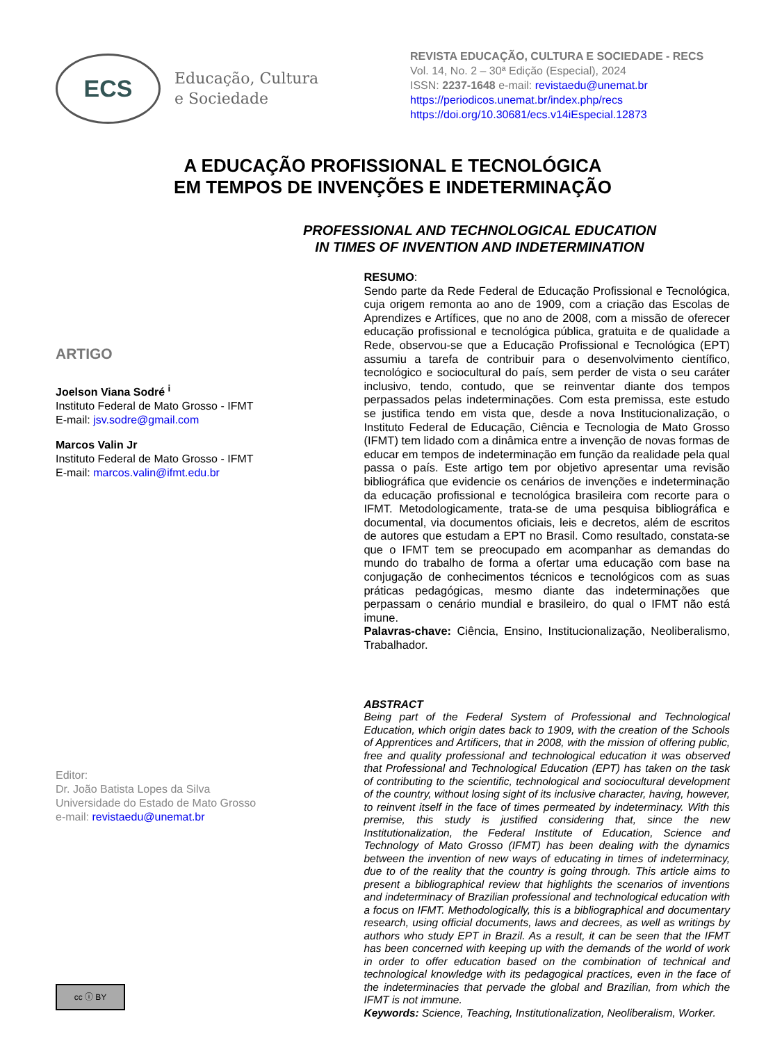ECS
Educação, Cultura
e Sociedade
REVISTA EDUCAÇÃO, CULTURA E SOCIEDADE - RECS
Vol. 14, No. 2 – 30ª Edição (Especial), 2024
ISSN: 2237-1648 e-mail: revistaedu@unemat.br
https://periodicos.unemat.br/index.php/recs
https://doi.org/10.30681/ecs.v14iEspecial.12873
A EDUCAÇÃO PROFISSIONAL E TECNOLÓGICA
EM TEMPOS DE INVENÇÕES E INDETERMINAÇÃO
PROFESSIONAL AND TECHNOLOGICAL EDUCATION
IN TIMES OF INVENTION AND INDETERMINATION
ARTIGO
Joelson Viana Sodré <sup>i</sup>
Instituto Federal de Mato Grosso - IFMT
E-mail: jsv.sodre@gmail.com
Marcos Valin Jr
Instituto Federal de Mato Grosso - IFMT
E-mail: marcos.valin@ifmt.edu.br
Editor:
Dr. João Batista Lopes da Silva
Universidade do Estado de Mato Grosso
e-mail: revistaedu@unemat.br
cc ⓘ BY
RESUMO:
Sendo parte da Rede Federal de Educação Profissional e Tecnológica, cuja origem remonta ao ano de 1909, com a criação das Escolas de Aprendizes e Artífices, que no ano de 2008, com a missão de oferecer educação profissional e tecnológica pública, gratuita e de qualidade a Rede, observou-se que a Educação Profissional e Tecnológica (EPT) assumiu a tarefa de contribuir para o desenvolvimento científico, tecnológico e sociocultural do país, sem perder de vista o seu caráter inclusivo, tendo, contudo, que se reinventar diante dos tempos perpassados pelas indeterminações. Com esta premissa, este estudo se justifica tendo em vista que, desde a nova Institucionalização, o Instituto Federal de Educação, Ciência e Tecnologia de Mato Grosso (IFMT) tem lidado com a dinâmica entre a invenção de novas formas de educar em tempos de indeterminação em função da realidade pela qual passa o país. Este artigo tem por objetivo apresentar uma revisão bibliográfica que evidencie os cenários de invenções e indeterminação da educação profissional e tecnológica brasileira com recorte para o IFMT. Metodologicamente, trata-se de uma pesquisa bibliográfica e documental, via documentos oficiais, leis e decretos, além de escritos de autores que estudam a EPT no Brasil. Como resultado, constata-se que o IFMT tem se preocupado em acompanhar as demandas do mundo do trabalho de forma a ofertar uma educação com base na conjugação de conhecimentos técnicos e tecnológicos com as suas práticas pedagógicas, mesmo diante das indeterminações que perpassam o cenário mundial e brasileiro, do qual o IFMT não está imune.
Palavras-chave: Ciência, Ensino, Institucionalização, Neoliberalismo, Trabalhador.
ABSTRACT
Being part of the Federal System of Professional and Technological Education, which origin dates back to 1909, with the creation of the Schools of Apprentices and Artificers, that in 2008, with the mission of offering public, free and quality professional and technological education it was observed that Professional and Technological Education (EPT) has taken on the task of contributing to the scientific, technological and sociocultural development of the country, without losing sight of its inclusive character, having, however, to reinvent itself in the face of times permeated by indeterminacy. With this premise, this study is justified considering that, since the new Institutionalization, the Federal Institute of Education, Science and Technology of Mato Grosso (IFMT) has been dealing with the dynamics between the invention of new ways of educating in times of indeterminacy, due to of the reality that the country is going through. This article aims to present a bibliographical review that highlights the scenarios of inventions and indeterminacy of Brazilian professional and technological education with a focus on IFMT. Methodologically, this is a bibliographical and documentary research, using official documents, laws and decrees, as well as writings by authors who study EPT in Brazil. As a result, it can be seen that the IFMT has been concerned with keeping up with the demands of the world of work in order to offer education based on the combination of technical and technological knowledge with its pedagogical practices, even in the face of the indeterminacies that pervade the global and Brazilian, from which the IFMT is not immune.
Keywords: Science, Teaching, Institutionalization, Neoliberalism, Worker.